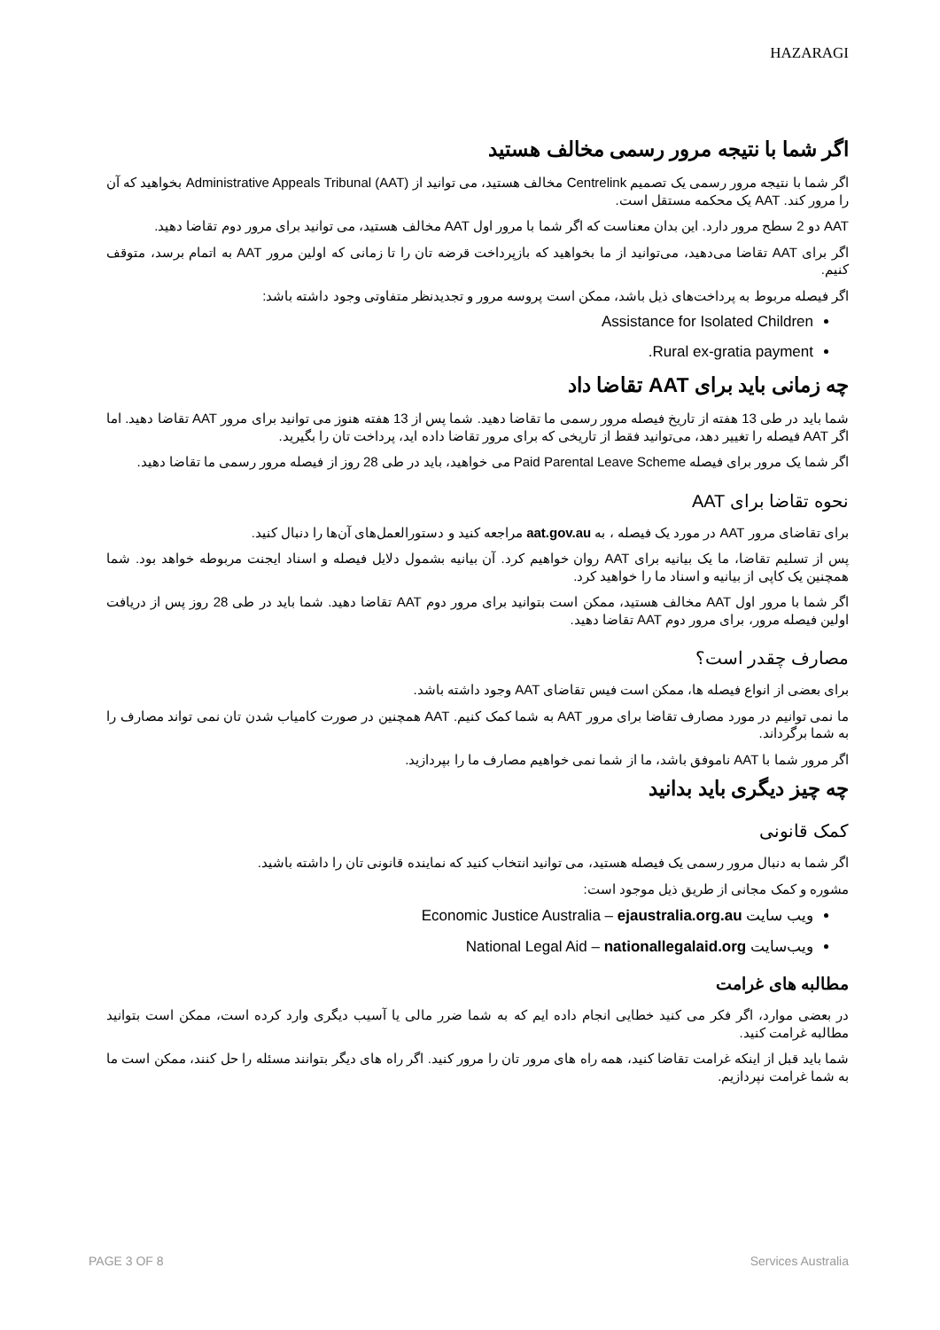HAZARAGI
اگر شما با نتیجه مرور رسمی مخالف هستید
اگر شما با نتیجه مرور رسمی یک تصمیم Centrelink مخالف هستید، می توانید از Administrative Appeals Tribunal (AAT) بخواهید که آن را مرور کند. AAT یک محکمه مستقل است.
AAT دو 2 سطح مرور دارد. این بدان معناست که اگر شما با مرور اول AAT مخالف هستید، می توانید برای مرور دوم تقاضا دهید.
اگر برای AAT تقاضا می‌دهید، می‌توانید از ما بخواهید که بازپرداخت قرضه تان را تا زمانی که اولین مرور AAT به اتمام برسد، متوقف کنیم.
اگر فیصله مربوط به پرداخت‌های ذیل باشد، ممکن است پروسه مرور و تجدیدنظر متفاوتی وجود داشته باشد:
Assistance for Isolated Children
Rural ex-gratia payment.
چه زمانی باید برای AAT تقاضا داد
شما باید در طی 13 هفته از تاریخ فیصله مرور رسمی ما تقاضا دهید. شما پس از 13 هفته هنوز می توانید برای مرور AAT تقاضا دهید. اما اگر AAT فیصله را تغییر دهد، می‌توانید فقط از تاریخی که برای مرور تقاضا داده اید، پرداخت تان را بگیرید.
اگر شما یک مرور برای فیصله Paid Parental Leave Scheme می خواهید، باید در طی 28 روز از فیصله مرور رسمی ما تقاضا دهید.
نحوه تقاضا برای AAT
برای تقاضای مرور AAT در مورد یک فیصله ، به aat.gov.au مراجعه کنید و دستورالعمل‌های آن‌ها را دنبال کنید.
پس از تسلیم تقاضا، ما یک بیانیه برای AAT روان خواهیم کرد. آن بیانیه بشمول دلایل فیصله و اسناد ایجنت مربوطه خواهد بود. شما همچنین یک کاپی از بیانیه و اسناد ما را خواهید کرد.
اگر شما با مرور اول AAT مخالف هستید، ممکن است بتوانید برای مرور دوم AAT تقاضا دهید. شما باید در طی 28 روز پس از دریافت اولین فیصله مرور، برای مرور دوم AAT تقاضا دهید.
مصارف چقدر است؟
برای بعضی از انواع فیصله ها، ممکن است فیس تقاضای AAT وجود داشته باشد.
ما نمی توانیم در مورد مصارف تقاضا برای مرور AAT به شما کمک کنیم. AAT همچنین در صورت کامیاب شدن تان نمی تواند مصارف را به شما برگرداند.
اگر مرور شما با AAT ناموفق باشد، ما از شما نمی خواهیم مصارف ما را بپردازید.
چه چیز دیگری باید بدانید
کمک قانونی
اگر شما به دنبال مرور رسمی یک فیصله هستید، می توانید انتخاب کنید که نماینده قانونی تان را داشته باشید.
مشوره و کمک مجانی از طریق ذیل موجود است:
ویب سایت Economic Justice Australia – ejaustralia.org.au
ویب‌سایت National Legal Aid – nationallegalaid.org
مطالبه های غرامت
در بعضی موارد، اگر فکر می کنید خطایی انجام داده ایم که به شما ضرر مالی یا آسیب دیگری وارد کرده است، ممکن است بتوانید مطالبه غرامت کنید.
شما باید قبل از اینکه غرامت تقاضا کنید، همه راه های مرور تان را مرور کنید. اگر راه های دیگر بتوانند مسئله را حل کنند، ممکن است ما به شما غرامت نپردازیم.
PAGE 3 OF 8 Services Australia